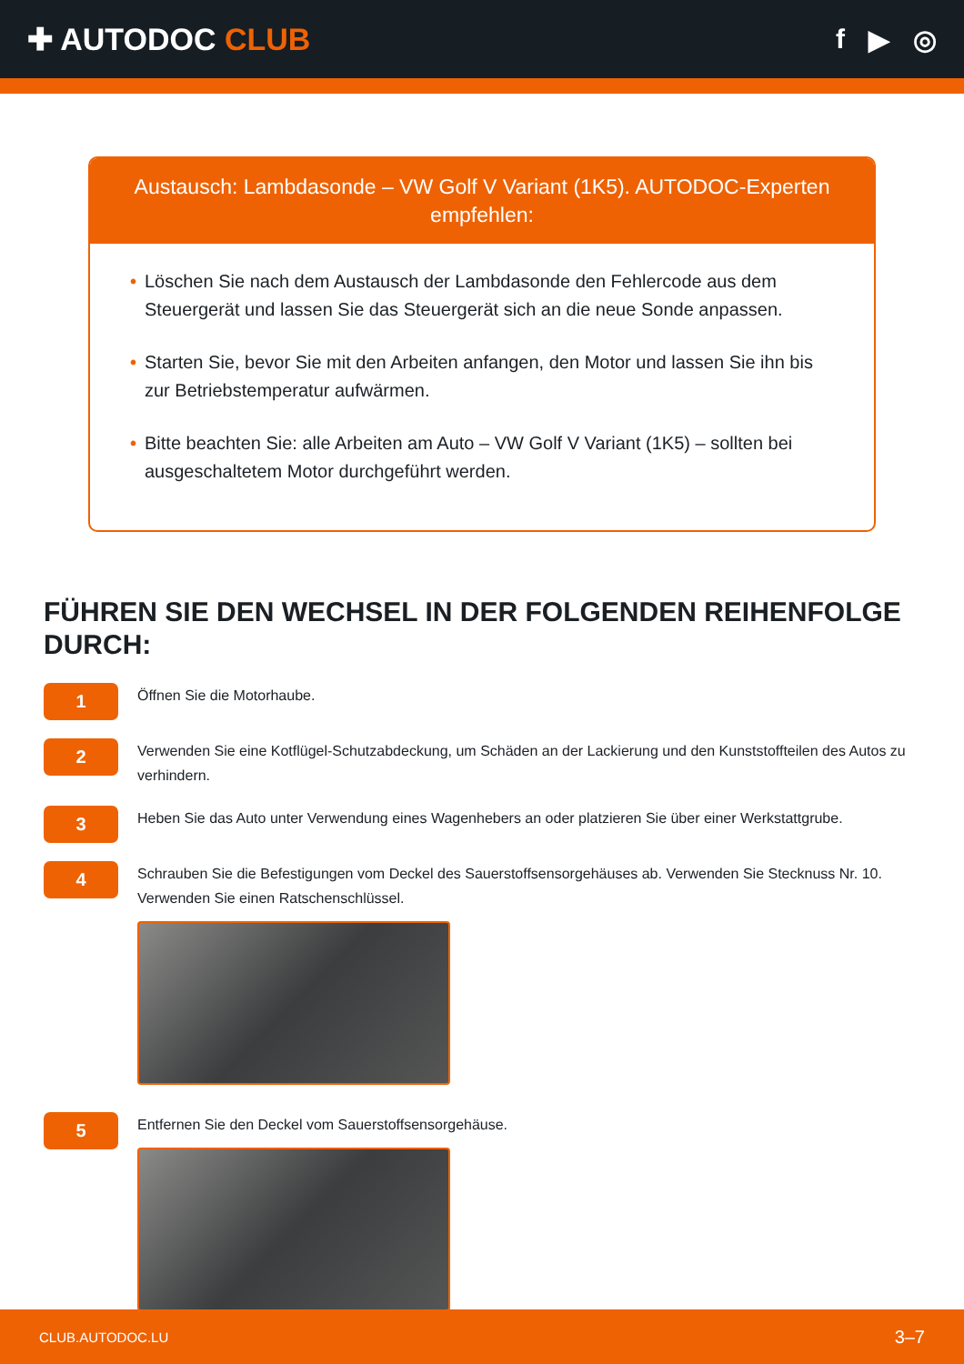✚ AUTODOC CLUB f ▶ ◎
Austausch: Lambdasonde – VW Golf V Variant (1K5). AUTODOC-Experten empfehlen:
• Löschen Sie nach dem Austausch der Lambdasonde den Fehlercode aus dem Steuergerät und lassen Sie das Steuergerät sich an die neue Sonde anpassen.
• Starten Sie, bevor Sie mit den Arbeiten anfangen, den Motor und lassen Sie ihn bis zur Betriebstemperatur aufwärmen.
• Bitte beachten Sie: alle Arbeiten am Auto – VW Golf V Variant (1K5) – sollten bei ausgeschaltetem Motor durchgeführt werden.
FÜHREN SIE DEN WECHSEL IN DER FOLGENDEN REIHENFOLGE DURCH:
1
Öffnen Sie die Motorhaube.
2
Verwenden Sie eine Kotflügel-Schutzabdeckung, um Schäden an der Lackierung und den Kunststoffteilen des Autos zu verhindern.
3
Heben Sie das Auto unter Verwendung eines Wagenhebers an oder platzieren Sie über einer Werkstattgrube.
4
Schrauben Sie die Befestigungen vom Deckel des Sauerstoffsensorgehäuses ab. Verwenden Sie Stecknuss Nr. 10. Verwenden Sie einen Ratschenschlüssel.
5
Entfernen Sie den Deckel vom Sauerstoffsensorgehäuse.
CLUB.AUTODOC.LU 3–7